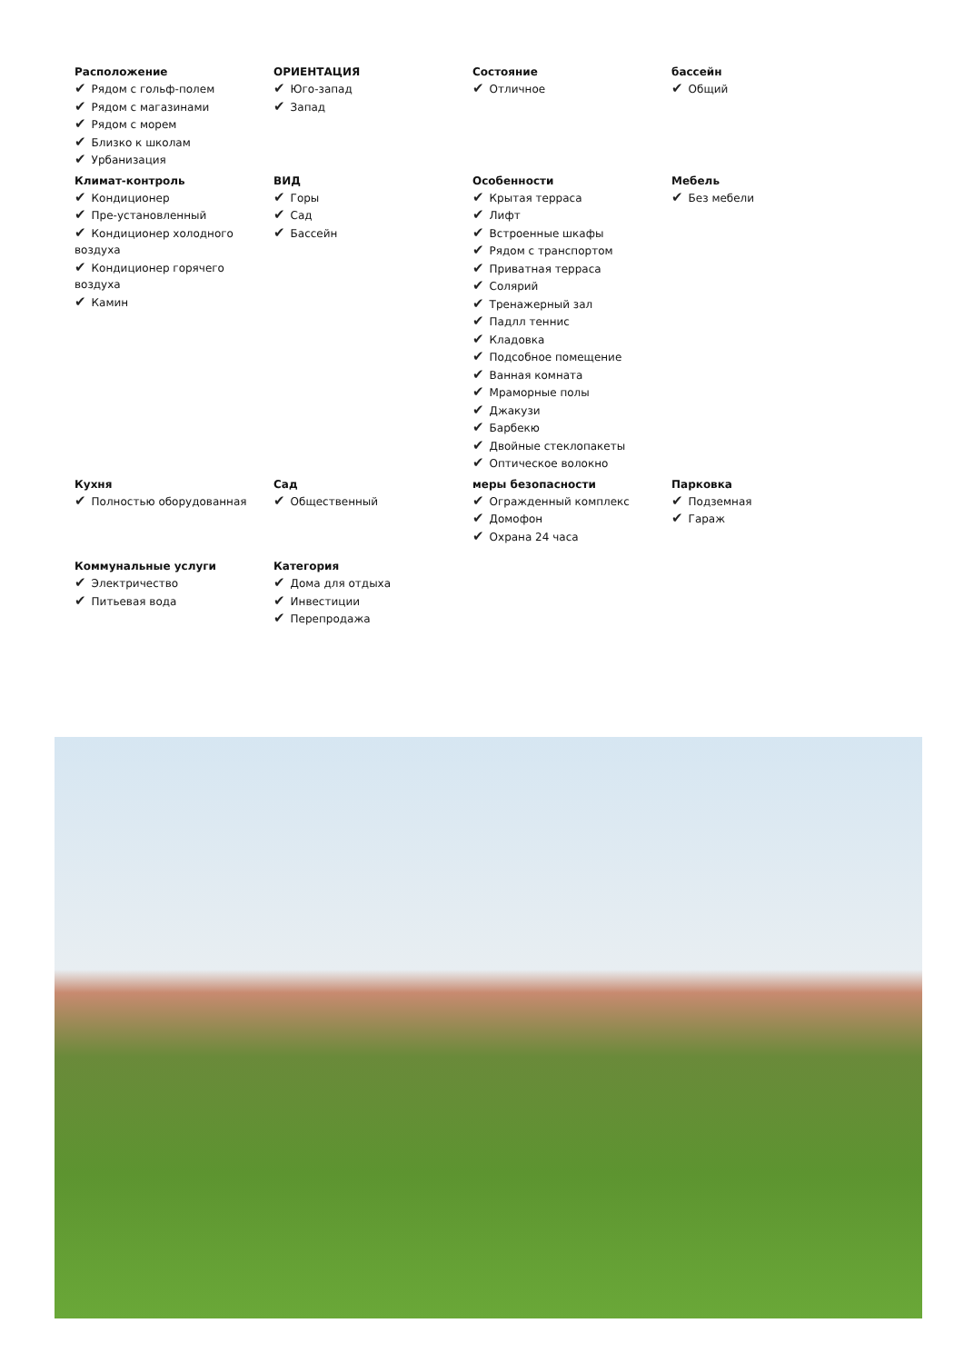Расположение
✔ Рядом с гольф-полем
✔ Рядом с магазинами
✔ Рядом с морем
✔ Близко к школам
✔ Урбанизация
ОРИЕНТАЦИЯ
✔ Юго-запад
✔ Запад
Состояние
✔ Отличное
бассейн
✔ Общий
Климат-контроль
✔ Кондиционер
✔ Пре-установленный
✔ Кондиционер холодного воздуха
✔ Кондиционер горячего воздуха
✔ Камин
ВИД
✔ Горы
✔ Сад
✔ Бассейн
Особенности
✔ Крытая терраса
✔ Лифт
✔ Встроенные шкафы
✔ Рядом с транспортом
✔ Приватная терраса
✔ Солярий
✔ Тренажерный зал
✔ Падлл теннис
✔ Кладовка
✔ Подсобное помещение
✔ Ванная комната
✔ Мраморные полы
✔ Джакузи
✔ Барбекю
✔ Двойные стеклопакеты
✔ Оптическое волокно
Мебель
✔ Без мебели
Кухня
✔ Полностью оборудованная
Сад
✔ Общественный
меры безопасности
✔ Огражденный комплекс
✔ Домофон
✔ Охрана 24 часа
Парковка
✔ Подземная
✔ Гараж
Коммунальные услуги
✔ Электричество
✔ Питьевая вода
Категория
✔ Дома для отдыха
✔ Инвестиции
✔ Перепродажа